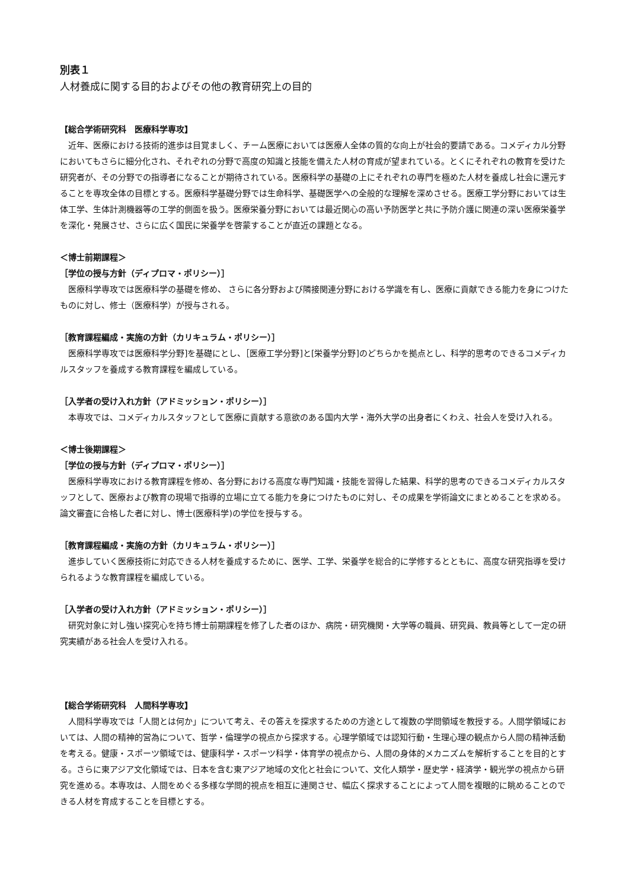別表１
人材養成に関する目的およびその他の教育研究上の目的
【総合学術研究科　医療科学専攻】
近年、医療における技術的進歩は目覚ましく、チーム医療においては医療人全体の質的な向上が社会的要請である。コメディカル分野においてもさらに細分化され、それぞれの分野で高度の知識と技能を備えた人材の育成が望まれている。とくにそれぞれの教育を受けた研究者が、その分野での指導者になることが期待されている。医療科学の基礎の上にそれぞれの専門を極めた人材を養成し社会に還元することを専攻全体の目標とする。医療科学基礎分野では生命科学、基礎医学への全般的な理解を深めさせる。医療工学分野においては生体工学、生体計測機器等の工学的側面を扱う。医療栄養分野においては最近関心の高い予防医学と共に予防介護に関連の深い医療栄養学を深化・発展させ、さらに広く国民に栄養学を啓蒙することが直近の課題となる。
＜博士前期課程＞
［学位の授与方針（ディプロマ・ポリシー）］
医療科学専攻では医療科学の基礎を修め、 さらに各分野および隣接関連分野における学識を有し、医療に貢献できる能力を身につけたものに対し、修士（医療科学）が授与される。
［教育課程編成・実施の方針（カリキュラム・ポリシー）］
医療科学専攻では医療科学分野]を基礎にとし、［医療工学分野]と[栄養学分野]のどちらかを拠点とし、科学的思考のできるコメディカルスタッフを養成する教育課程を編成している。
［入学者の受け入れ方針（アドミッション・ポリシー）］
本専攻では、コメディカルスタッフとして医療に貢献する意欲のある国内大学・海外大学の出身者にくわえ、社会人を受け入れる。
＜博士後期課程＞
［学位の授与方針（ディプロマ・ポリシー）］
医療科学専攻における教育課程を修め、各分野における高度な専門知識・技能を習得した結果、科学的思考のできるコメディカルスタッフとして、医療および教育の現場で指導的立場に立てる能力を身につけたものに対し、その成果を学術論文にまとめることを求める。 論文審査に合格した者に対し、博士(医療科学)の学位を授与する。
［教育課程編成・実施の方針（カリキュラム・ポリシー）］
進歩していく医療技術に対応できる人材を養成するために、医学、工学、栄養学を総合的に学修するとともに、高度な研究指導を受けられるような教育課程を編成している。
［入学者の受け入れ方針（アドミッション・ポリシー）］
研究対象に対し強い探究心を持ち博士前期課程を修了した者のほか、病院・研究機関・大学等の職員、研究員、教員等として一定の研究実績がある社会人を受け入れる。
【総合学術研究科　人間科学専攻】
人間科学専攻では「人間とは何か」について考え、その答えを探求するための方途として複数の学問領域を教授する。人間学領域においては、人間の精神的営為について、哲学・倫理学の視点から探求する。心理学領域では認知行動・生理心理の観点から人間の精神活動を考える。健康・スポーツ領域では、健康科学・スポーツ科学・体育学の視点から、人間の身体的メカニズムを解析することを目的とする。さらに東アジア文化領域では、日本を含む東アジア地域の文化と社会について、文化人類学・歴史学・経済学・観光学の視点から研究を進める。本専攻は、人間をめぐる多様な学問的視点を相互に連関させ、幅広く探求することによって人間を複眼的に眺めることのできる人材を育成することを目標とする。